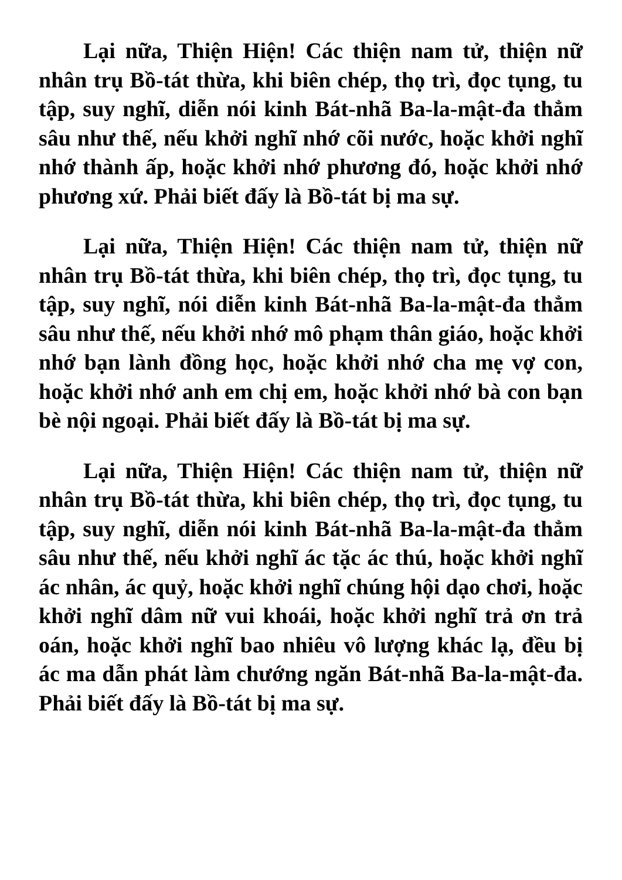Lại nữa, Thiện Hiện! Các thiện nam tử, thiện nữ nhân trụ Bồ-tát thừa, khi biên chép, thọ trì, đọc tụng, tu tập, suy nghĩ, diễn nói kinh Bát-nhã Ba-la-mật-đa thẳm sâu như thế, nếu khởi nghĩ nhớ cõi nước, hoặc khởi nghĩ nhớ thành ấp, hoặc khởi nhớ phương đó, hoặc khởi nhớ phương xứ. Phải biết đấy là Bồ-tát bị ma sự.
Lại nữa, Thiện Hiện! Các thiện nam tử, thiện nữ nhân trụ Bồ-tát thừa, khi biên chép, thọ trì, đọc tụng, tu tập, suy nghĩ, nói diễn kinh Bát-nhã Ba-la-mật-đa thẳm sâu như thế, nếu khởi nhớ mô phạm thân giáo, hoặc khởi nhớ bạn lành đồng học, hoặc khởi nhớ cha mẹ vợ con, hoặc khởi nhớ anh em chị em, hoặc khởi nhớ bà con bạn bè nội ngoại. Phải biết đấy là Bồ-tát bị ma sự.
Lại nữa, Thiện Hiện! Các thiện nam tử, thiện nữ nhân trụ Bồ-tát thừa, khi biên chép, thọ trì, đọc tụng, tu tập, suy nghĩ, diễn nói kinh Bát-nhã Ba-la-mật-đa thẳm sâu như thế, nếu khởi nghĩ ác tặc ác thú, hoặc khởi nghĩ ác nhân, ác quỷ, hoặc khởi nghĩ chúng hội dạo chơi, hoặc khởi nghĩ dâm nữ vui khoái, hoặc khởi nghĩ trả ơn trả oán, hoặc khởi nghĩ bao nhiêu vô lượng khác lạ, đều bị ác ma dẫn phát làm chướng ngăn Bát-nhã Ba-la-mật-đa. Phải biết đấy là Bồ-tát bị ma sự.